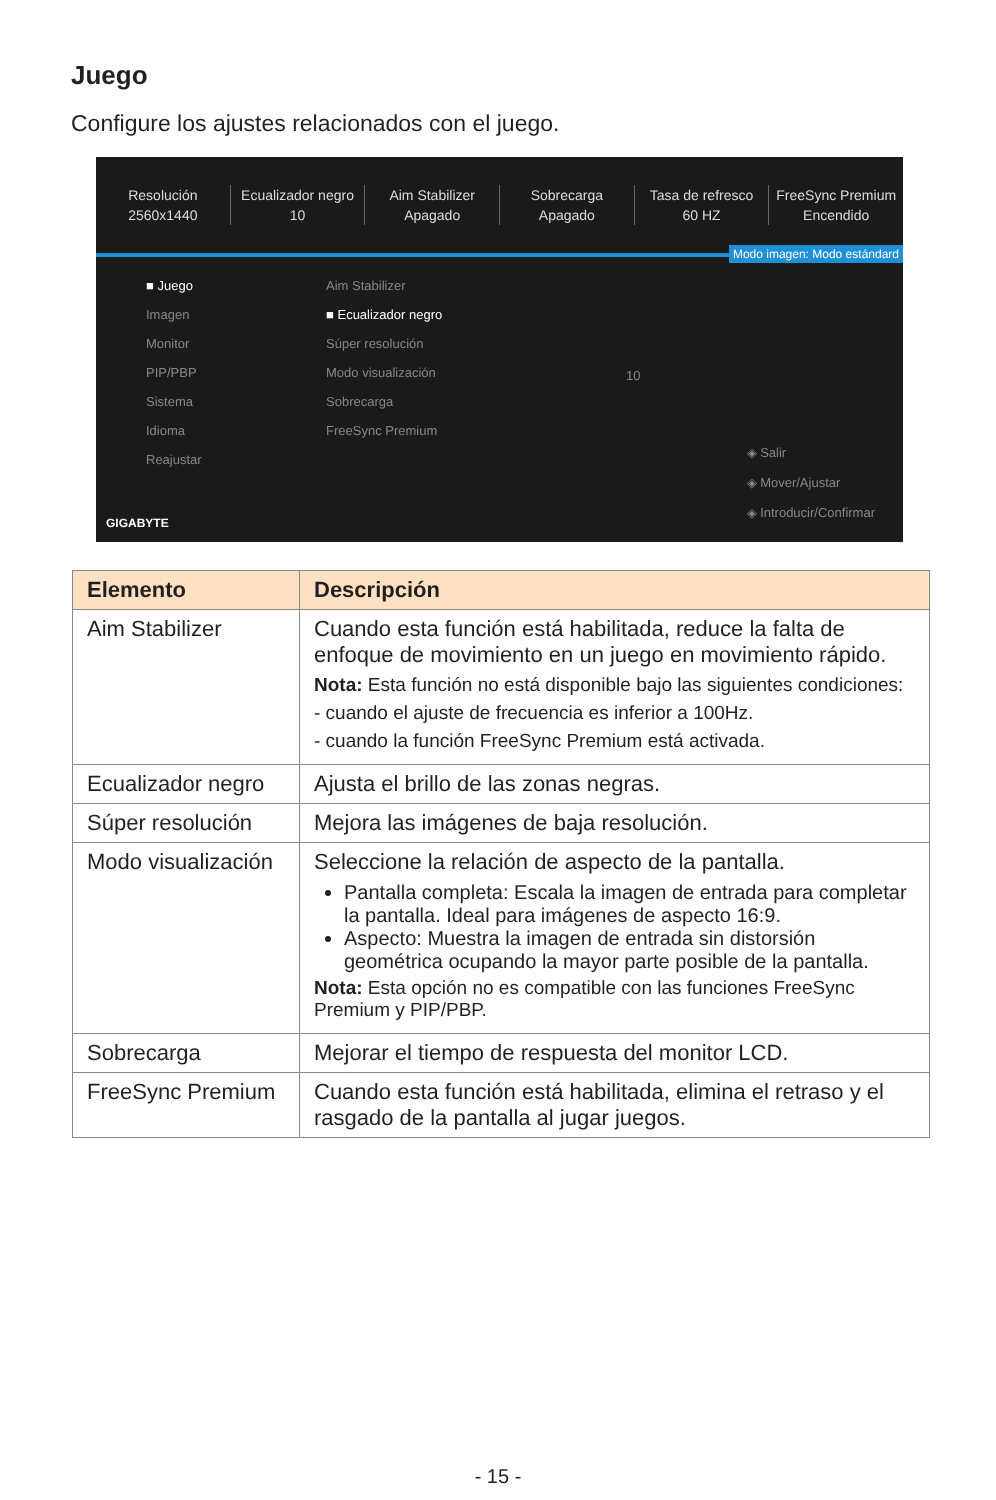Juego
Configure los ajustes relacionados con el juego.
Resolución
2560x1440
Ecualizador negro
10
Aim Stabilizer
Apagado
Sobrecarga
Apagado
Tasa de refresco
60 HZ
FreeSync Premium
Encendido
Modo imagen: Modo estándard
■ Juego
Imagen
Monitor
PIP/PBP
Sistema
Idioma
Reajustar
Aim Stabilizer
■ Ecualizador negro
Súper resolución
Modo visualización
Sobrecarga
FreeSync Premium
10
GIGABYTE
◈ Salir
◈ Mover/Ajustar
◈ Introducir/Confirmar
| Elemento | Descripción |
| --- | --- |
| Aim Stabilizer | Cuando esta función está habilitada, reduce la falta de enfoque de movimiento en un juego en movimiento rápido. Nota: Esta función no está disponible bajo las siguientes condiciones: - cuando el ajuste de frecuencia es inferior a 100Hz. - cuando la función FreeSync Premium está activada. |
| Ecualizador negro | Ajusta el brillo de las zonas negras. |
| Súper resolución | Mejora las imágenes de baja resolución. |
| Modo visualización | Seleccione la relación de aspecto de la pantalla. Pantalla completa: Escala la imagen de entrada para completar la pantalla. Ideal para imágenes de aspecto 16:9. Aspecto: Muestra la imagen de entrada sin distorsión geométrica ocupando la mayor parte posible de la pantalla. Nota: Esta opción no es compatible con las funciones FreeSync Premium y PIP/PBP. |
| Sobrecarga | Mejorar el tiempo de respuesta del monitor LCD. |
| FreeSync Premium | Cuando esta función está habilitada, elimina el retraso y el rasgado de la pantalla al jugar juegos. |
- 15 -